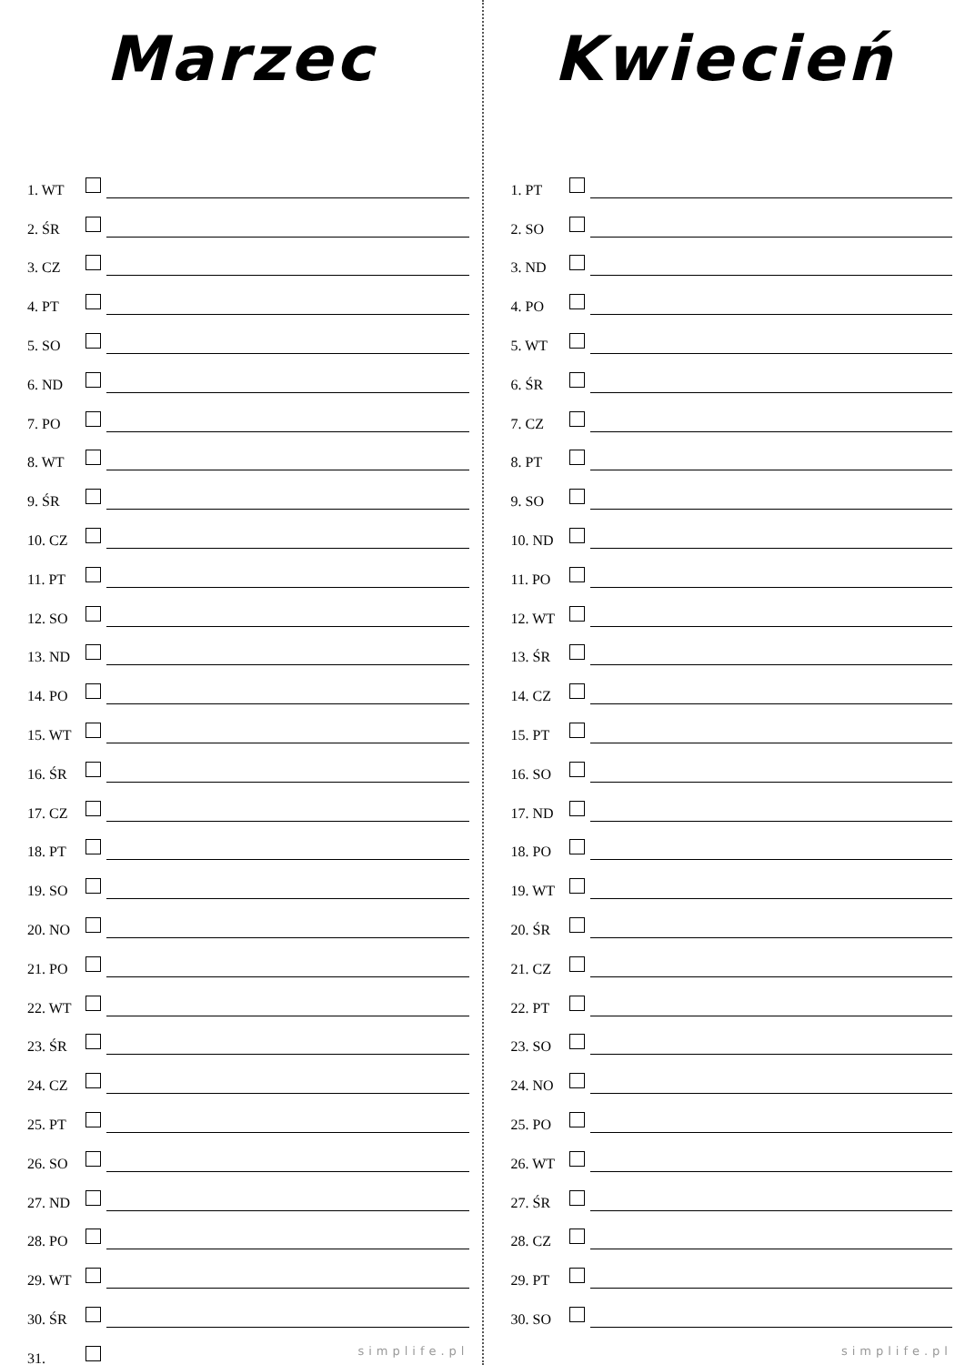Marzec
1. WT
2. ŚR
3. CZ
4. PT
5. SO
6. ND
7. PO
8. WT
9. ŚR
10. CZ
11. PT
12. SO
13. ND
14. PO
15. WT
16. ŚR
17. CZ
18. PT
19. SO
20. NO
21. PO
22. WT
23. ŚR
24. CZ
25. PT
26. SO
27. ND
28. PO
29. WT
30. ŚR
31.
simplife.pl
Kwiecień
1. PT
2. SO
3. ND
4. PO
5. WT
6. ŚR
7. CZ
8. PT
9. SO
10. ND
11. PO
12. WT
13. ŚR
14. CZ
15. PT
16. SO
17. ND
18. PO
19. WT
20. ŚR
21. CZ
22. PT
23. SO
24. NO
25. PO
26. WT
27. ŚR
28. CZ
29. PT
30. SO
simplife.pl